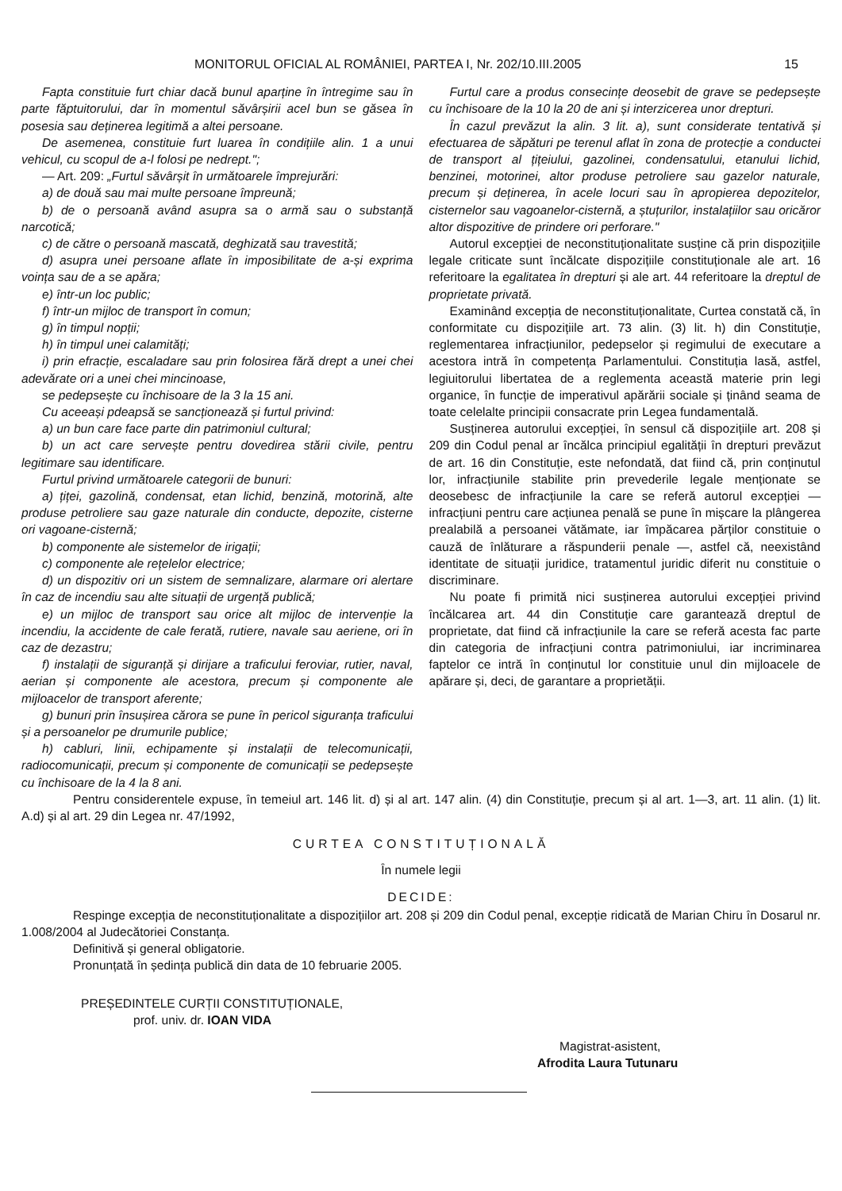MONITORUL OFICIAL AL ROMÂNIEI, PARTEA I, Nr. 202/10.III.2005 15
Fapta constituie furt chiar dacă bunul aparține în întregime sau în parte făptuitorului, dar în momentul săvârșirii acel bun se găsea în posesia sau deținerea legitimă a altei persoane.
De asemenea, constituie furt luarea în condițiile alin. 1 a unui vehicul, cu scopul de a-l folosi pe nedrept.";
— Art. 209: „Furtul săvârșit în următoarele împrejurări:
a) de două sau mai multe persoane împreună;
b) de o persoană având asupra sa o armă sau o substanță narcotică;
c) de către o persoană mascată, deghizată sau travestită;
d) asupra unei persoane aflate în imposibilitate de a-și exprima voința sau de a se apăra;
e) într-un loc public;
f) într-un mijloc de transport în comun;
g) în timpul nopții;
h) în timpul unei calamități;
i) prin efracție, escaladare sau prin folosirea fără drept a unei chei adevărate ori a unei chei mincinoase,
se pedepsește cu închisoare de la 3 la 15 ani.
Cu aceeași pdeapsă se sancționează și furtul privind:
a) un bun care face parte din patrimoniul cultural;
b) un act care servește pentru dovedirea stării civile, pentru legitimare sau identificare.
Furtul privind următoarele categorii de bunuri:
a) țiței, gazolină, condensat, etan lichid, benzină, motorină, alte produse petroliere sau gaze naturale din conducte, depozite, cisterne ori vagoane-cisternă;
b) componente ale sistemelor de irigații;
c) componente ale rețelelor electrice;
d) un dispozitiv ori un sistem de semnalizare, alarmare ori alertare în caz de incendiu sau alte situații de urgență publică;
e) un mijloc de transport sau orice alt mijloc de intervenție la incendiu, la accidente de cale ferată, rutiere, navale sau aeriene, ori în caz de dezastru;
f) instalații de siguranță și dirijare a traficului feroviar, rutier, naval, aerian și componente ale acestora, precum și componente ale mijloacelor de transport aferente;
g) bunuri prin însușirea cărora se pune în pericol siguranța traficului și a persoanelor pe drumurile publice;
h) cabluri, linii, echipamente și instalații de telecomunicații, radiocomunicații, precum și componente de comunicații se pedepsește cu închisoare de la 4 la 8 ani.
Furtul care a produs consecințe deosebit de grave se pedepsește cu închisoare de la 10 la 20 de ani și interzicerea unor drepturi.
În cazul prevăzut la alin. 3 lit. a), sunt considerate tentativă și efectuarea de săpături pe terenul aflat în zona de protecție a conductei de transport al țițeiului, gazolinei, condensatului, etanului lichid, benzinei, motorinei, altor produse petroliere sau gazelor naturale, precum și deținerea, în acele locuri sau în apropierea depozitelor, cisternelor sau vagoanelor-cisternă, a ștuțurilor, instalațiilor sau oricăror altor dispozitive de prindere ori perforare."
Autorul excepției de neconstituționalitate susține că prin dispozițiile legale criticate sunt încălcate dispozițiile constituționale ale art. 16 referitoare la egalitatea în drepturi și ale art. 44 referitoare la dreptul de proprietate privată.
Examinând excepția de neconstituționalitate, Curtea constată că, în conformitate cu dispozițiile art. 73 alin. (3) lit. h) din Constituție, reglementarea infracțiunilor, pedepselor și regimului de executare a acestora intră în competența Parlamentului. Constituția lasă, astfel, legiuitorului libertatea de a reglementa această materie prin legi organice, în funcție de imperativul apărării sociale și ținând seama de toate celelalte principii consacrate prin Legea fundamentală.
Susținerea autorului excepției, în sensul că dispozițiile art. 208 și 209 din Codul penal ar încălca principiul egalității în drepturi prevăzut de art. 16 din Constituție, este nefondată, dat fiind că, prin conținutul lor, infracțiunile stabilite prin prevederile legale menționate se deosebesc de infracțiunile la care se referă autorul excepției — infracțiuni pentru care acțiunea penală se pune în mișcare la plângerea prealabilă a persoanei vătămate, iar împăcarea părților constituie o cauză de înlăturare a răspunderii penale —, astfel că, neexistând identitate de situații juridice, tratamentul juridic diferit nu constituie o discriminare.
Nu poate fi primită nici susținerea autorului excepției privind încălcarea art. 44 din Constituție care garantează dreptul de proprietate, dat fiind că infracțiunile la care se referă acesta fac parte din categoria de infracțiuni contra patrimoniului, iar incriminarea faptelor ce intră în conținutul lor constituie unul din mijloacele de apărare și, deci, de garantare a proprietății.
Pentru considerentele expuse, în temeiul art. 146 lit. d) și al art. 147 alin. (4) din Constituție, precum și al art. 1—3, art. 11 alin. (1) lit. A.d) și al art. 29 din Legea nr. 47/1992,
CURTEA CONSTITUȚIONALĂ
În numele legii
DECIDE:
Respinge excepția de neconstituționalitate a dispozițiilor art. 208 și 209 din Codul penal, excepție ridicată de Marian Chiru în Dosarul nr. 1.008/2004 al Judecătoriei Constanța.
Definitivă și general obligatorie.
Pronunțată în ședința publică din data de 10 februarie 2005.
PREȘEDINTELE CURȚII CONSTITUȚIONALE,
prof. univ. dr. IOAN VIDA
Magistrat-asistent,
Afrodita Laura Tutunaru